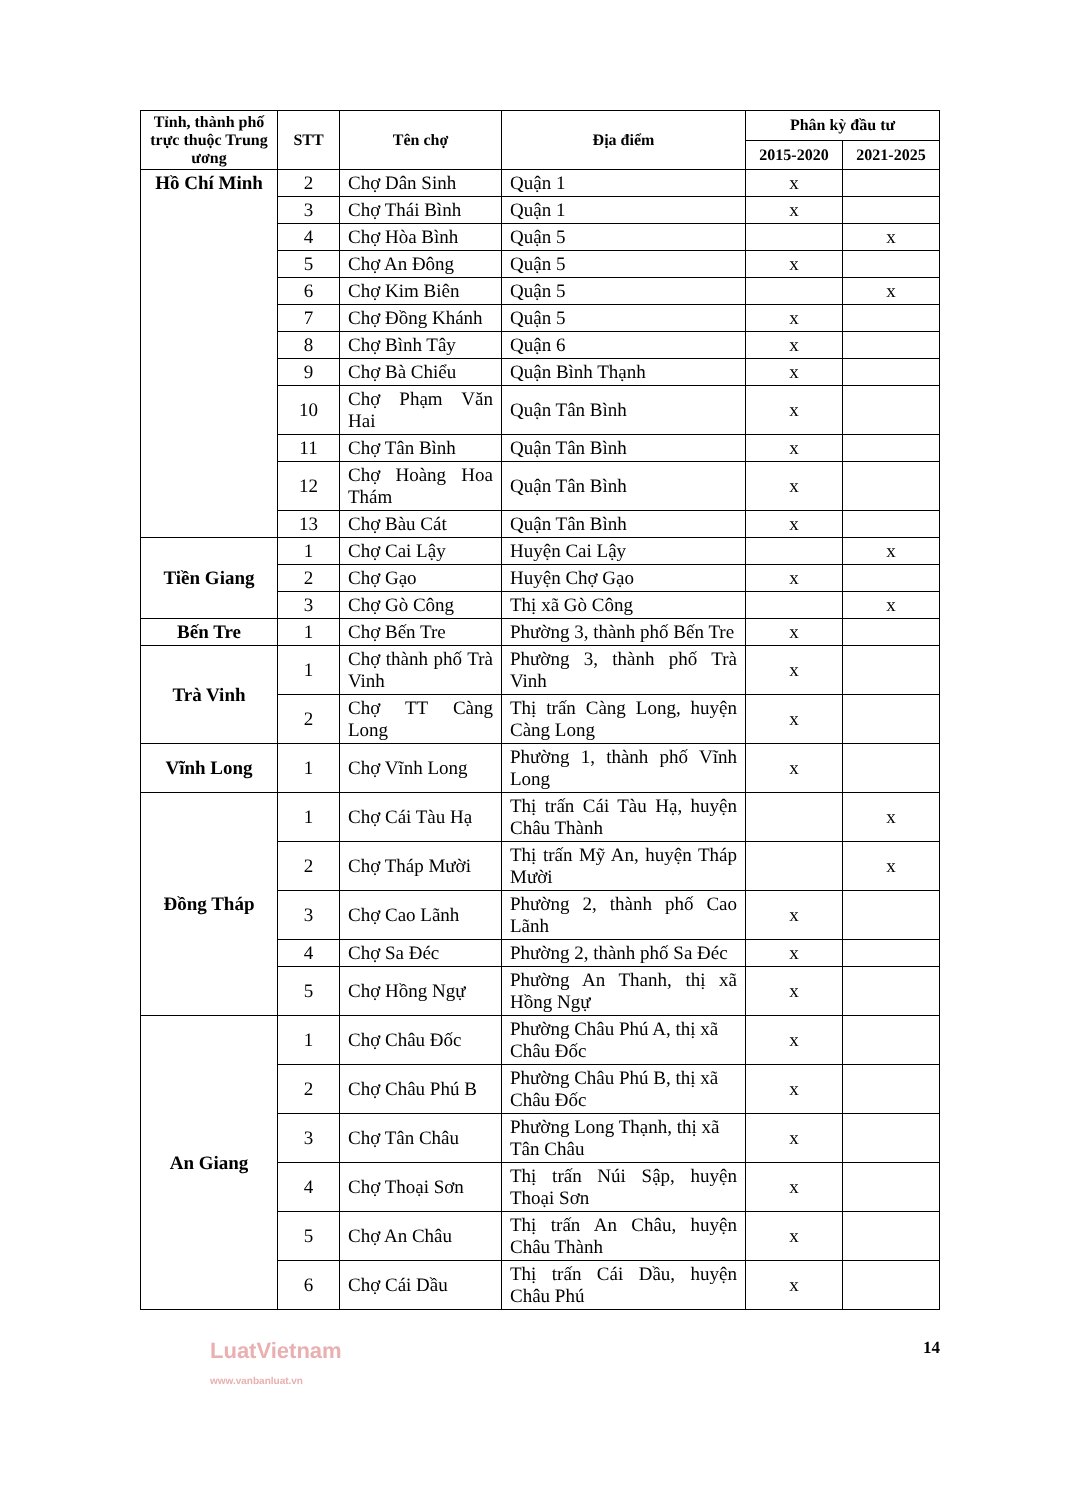| Tỉnh, thành phố trực thuộc Trung ương | STT | Tên chợ | Địa điểm | Phân kỳ đầu tư | |
| --- | --- | --- | --- | --- | --- |
| | | | | 2015-2020 | 2021-2025 |
| Hồ Chí Minh | 2 | Chợ Dân Sinh | Quận 1 | x | |
| | 3 | Chợ Thái Bình | Quận 1 | x | |
| | 4 | Chợ Hòa Bình | Quận 5 | | x |
| | 5 | Chợ An Đông | Quận 5 | x | |
| | 6 | Chợ Kim Biên | Quận 5 | | x |
| | 7 | Chợ Đồng Khánh | Quận 5 | x | |
| | 8 | Chợ Bình Tây | Quận 6 | x | |
| | 9 | Chợ Bà Chiểu | Quận Bình Thạnh | x | |
| | 10 | Chợ Phạm Văn Hai | Quận Tân Bình | x | |
| | 11 | Chợ Tân Bình | Quận Tân Bình | x | |
| | 12 | Chợ Hoàng Hoa Thám | Quận Tân Bình | x | |
| | 13 | Chợ Bàu Cát | Quận Tân Bình | x | |
| Tiền Giang | 1 | Chợ Cai Lậy | Huyện Cai Lậy | | x |
| | 2 | Chợ Gạo | Huyện Chợ Gạo | x | |
| | 3 | Chợ Gò Công | Thị xã Gò Công | | x |
| Bến Tre | 1 | Chợ Bến Tre | Phường 3, thành phố Bến Tre | x | |
| Trà Vinh | 1 | Chợ thành phố Trà Vinh | Phường 3, thành phố Trà Vinh | x | |
| | 2 | Chợ TT Càng Long | Thị trấn Càng Long, huyện Càng Long | x | |
| Vĩnh Long | 1 | Chợ Vĩnh Long | Phường 1, thành phố Vĩnh Long | x | |
| Đồng Tháp | 1 | Chợ Cái Tàu Hạ | Thị trấn Cái Tàu Hạ, huyện Châu Thành | | x |
| | 2 | Chợ Tháp Mười | Thị trấn Mỹ An, huyện Tháp Mười | | x |
| | 3 | Chợ Cao Lãnh | Phường 2, thành phố Cao Lãnh | x | |
| | 4 | Chợ Sa Đéc | Phường 2, thành phố Sa Đéc | x | |
| | 5 | Chợ Hồng Ngự | Phường An Thanh, thị xã Hồng Ngự | x | |
| An Giang | 1 | Chợ Châu Đốc | Phường Châu Phú A, thị xã Châu Đốc | x | |
| | 2 | Chợ Châu Phú B | Phường Châu Phú B, thị xã Châu Đốc | x | |
| | 3 | Chợ Tân Châu | Phường Long Thạnh, thị xã Tân Châu | x | |
| | 4 | Chợ Thoại Sơn | Thị trấn Núi Sập, huyện Thoại Sơn | x | |
| | 5 | Chợ An Châu | Thị trấn An Châu, huyện Châu Thành | x | |
| | 6 | Chợ Cái Dầu | Thị trấn Cái Dầu, huyện Châu Phú | x | |
LuatVietnam
www.vanbanluat.vn
14